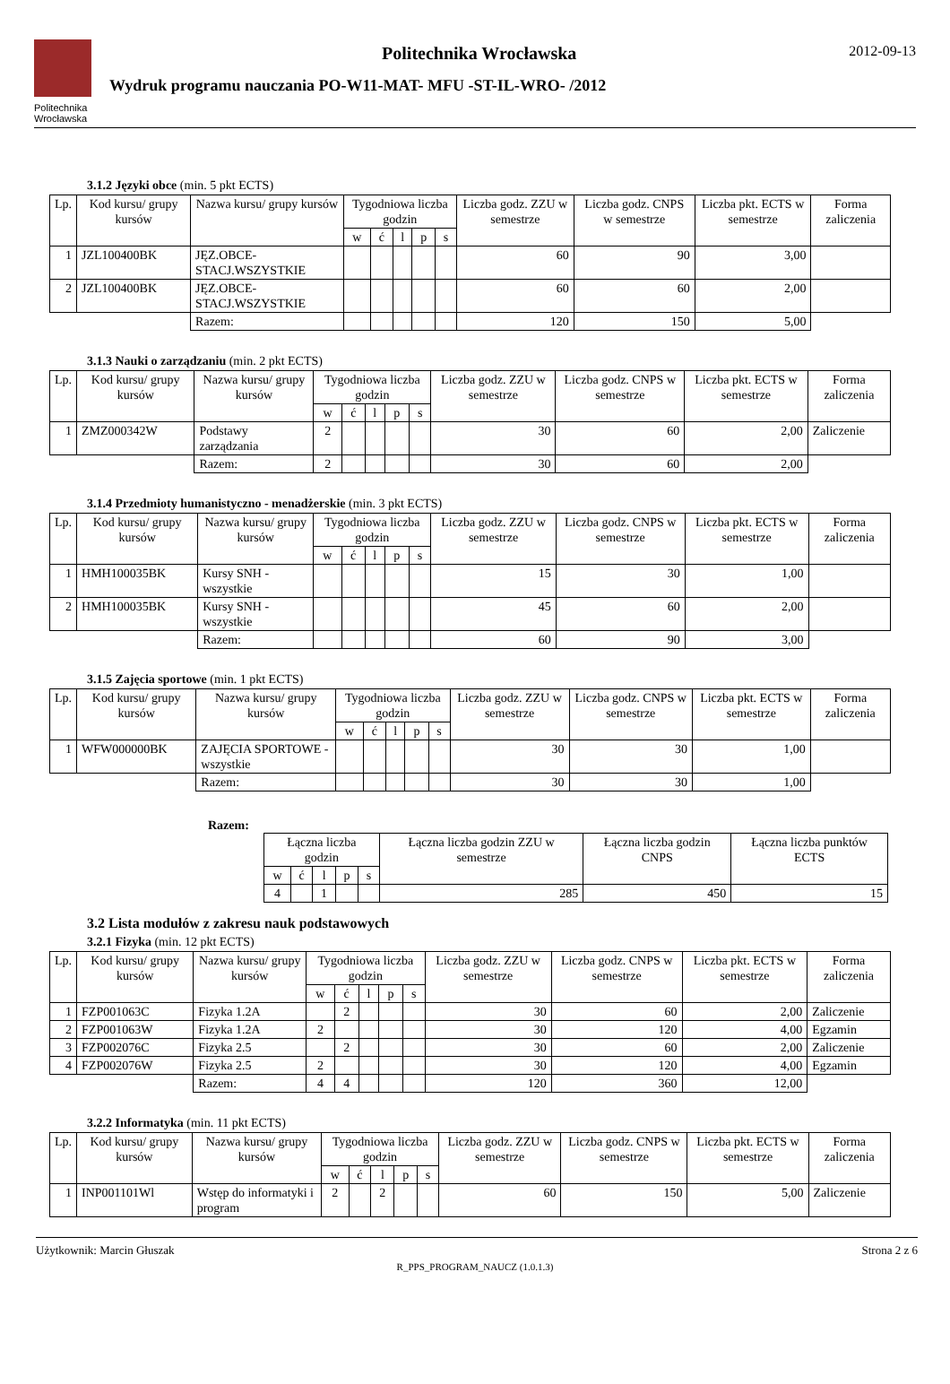Politechnika Wrocławska
Politechnika Wrocławska
Wydruk programu nauczania PO-W11-MAT- MFU -ST-IL-WRO- /2012
2012-09-13
3.1.2 Języki obce (min. 5 pkt ECTS)
| Lp. | Kod kursu/ grupy kursów | Nazwa kursu/ grupy kursów | Tygodniowa liczba godzin | | | | | Liczba godz. ZZU w semestrze | Liczba godz. CNPS w semestrze | Liczba pkt. ECTS w semestrze | Forma zaliczenia |
| --- | --- | --- | --- | --- | --- | --- | --- | --- | --- | --- | --- |
| | | | w | ć | l | p | s | | | | |
| 1 | JZL100400BK | JĘZ.OBCE-STACJ.WSZYSTKIE | | | | | | 60 | 90 | 3,00 | |
| 2 | JZL100400BK | JĘZ.OBCE-STACJ.WSZYSTKIE | | | | | | 60 | 60 | 2,00 | |
| | | Razem: | | | | | | 120 | 150 | 5,00 | |
3.1.3 Nauki o zarządzaniu (min. 2 pkt ECTS)
| Lp. | Kod kursu/ grupy kursów | Nazwa kursu/ grupy kursów | Tygodniowa liczba godzin | | | | | Liczba godz. ZZU w semestrze | Liczba godz. CNPS w semestrze | Liczba pkt. ECTS w semestrze | Forma zaliczenia |
| --- | --- | --- | --- | --- | --- | --- | --- | --- | --- | --- | --- |
| | | | w | ć | l | p | s | | | | |
| 1 | ZMZ000342W | Podstawy zarządzania | 2 | | | | | 30 | 60 | 2,00 | Zaliczenie |
| | | Razem: | 2 | | | | | 30 | 60 | 2,00 | |
3.1.4 Przedmioty humanistyczno - menadżerskie (min. 3 pkt ECTS)
| Lp. | Kod kursu/ grupy kursów | Nazwa kursu/ grupy kursów | Tygodniowa liczba godzin | | | | | Liczba godz. ZZU w semestrze | Liczba godz. CNPS w semestrze | Liczba pkt. ECTS w semestrze | Forma zaliczenia |
| --- | --- | --- | --- | --- | --- | --- | --- | --- | --- | --- | --- |
| | | | w | ć | l | p | s | | | | |
| 1 | HMH100035BK | Kursy SNH - wszystkie | | | | | | 15 | 30 | 1,00 | |
| 2 | HMH100035BK | Kursy SNH - wszystkie | | | | | | 45 | 60 | 2,00 | |
| | | Razem: | | | | | | 60 | 90 | 3,00 | |
3.1.5 Zajęcia sportowe (min. 1 pkt ECTS)
| Lp. | Kod kursu/ grupy kursów | Nazwa kursu/ grupy kursów | Tygodniowa liczba godzin | | | | | Liczba godz. ZZU w semestrze | Liczba godz. CNPS w semestrze | Liczba pkt. ECTS w semestrze | Forma zaliczenia |
| --- | --- | --- | --- | --- | --- | --- | --- | --- | --- | --- | --- |
| | | | w | ć | l | p | s | | | | |
| 1 | WFW000000BK | ZAJĘCIA SPORTOWE - wszystkie | | | | | | 30 | 30 | 1,00 | |
| | | Razem: | | | | | | 30 | 30 | 1,00 | |
Razem:
| Łączna liczba godzin | | | | | Łączna liczba godzin ZZU w semestrze | Łączna liczba godzin CNPS | Łączna liczba punktów ECTS |
| --- | --- | --- | --- | --- | --- | --- | --- |
| w | ć | l | p | s | | | |
| 4 | | 1 | | | 285 | 450 | 15 |
3.2 Lista modułów z zakresu nauk podstawowych
3.2.1 Fizyka (min. 12 pkt ECTS)
| Lp. | Kod kursu/ grupy kursów | Nazwa kursu/ grupy kursów | Tygodniowa liczba godzin | | | | | Liczba godz. ZZU w semestrze | Liczba godz. CNPS w semestrze | Liczba pkt. ECTS w semestrze | Forma zaliczenia |
| --- | --- | --- | --- | --- | --- | --- | --- | --- | --- | --- | --- |
| | | | w | ć | l | p | s | | | | |
| 1 | FZP001063C | Fizyka 1.2A | | 2 | | | | 30 | 60 | 2,00 | Zaliczenie |
| 2 | FZP001063W | Fizyka 1.2A | 2 | | | | | 30 | 120 | 4,00 | Egzamin |
| 3 | FZP002076C | Fizyka 2.5 | | 2 | | | | 30 | 60 | 2,00 | Zaliczenie |
| 4 | FZP002076W | Fizyka 2.5 | 2 | | | | | 30 | 120 | 4,00 | Egzamin |
| | | Razem: | 4 | 4 | | | | 120 | 360 | 12,00 | |
3.2.2 Informatyka (min. 11 pkt ECTS)
| Lp. | Kod kursu/ grupy kursów | Nazwa kursu/ grupy kursów | Tygodniowa liczba godzin | | | | | Liczba godz. ZZU w semestrze | Liczba godz. CNPS w semestrze | Liczba pkt. ECTS w semestrze | Forma zaliczenia |
| --- | --- | --- | --- | --- | --- | --- | --- | --- | --- | --- | --- |
| | | | w | ć | l | p | s | | | | |
| 1 | INP001101Wl | Wstęp do informatyki i program | 2 | | 2 | | | 60 | 150 | 5,00 | Zaliczenie |
Użytkownik: Marcin Głuszak Strona 2 z 6
R_PPS_PROGRAM_NAUCZ (1.0.1.3)